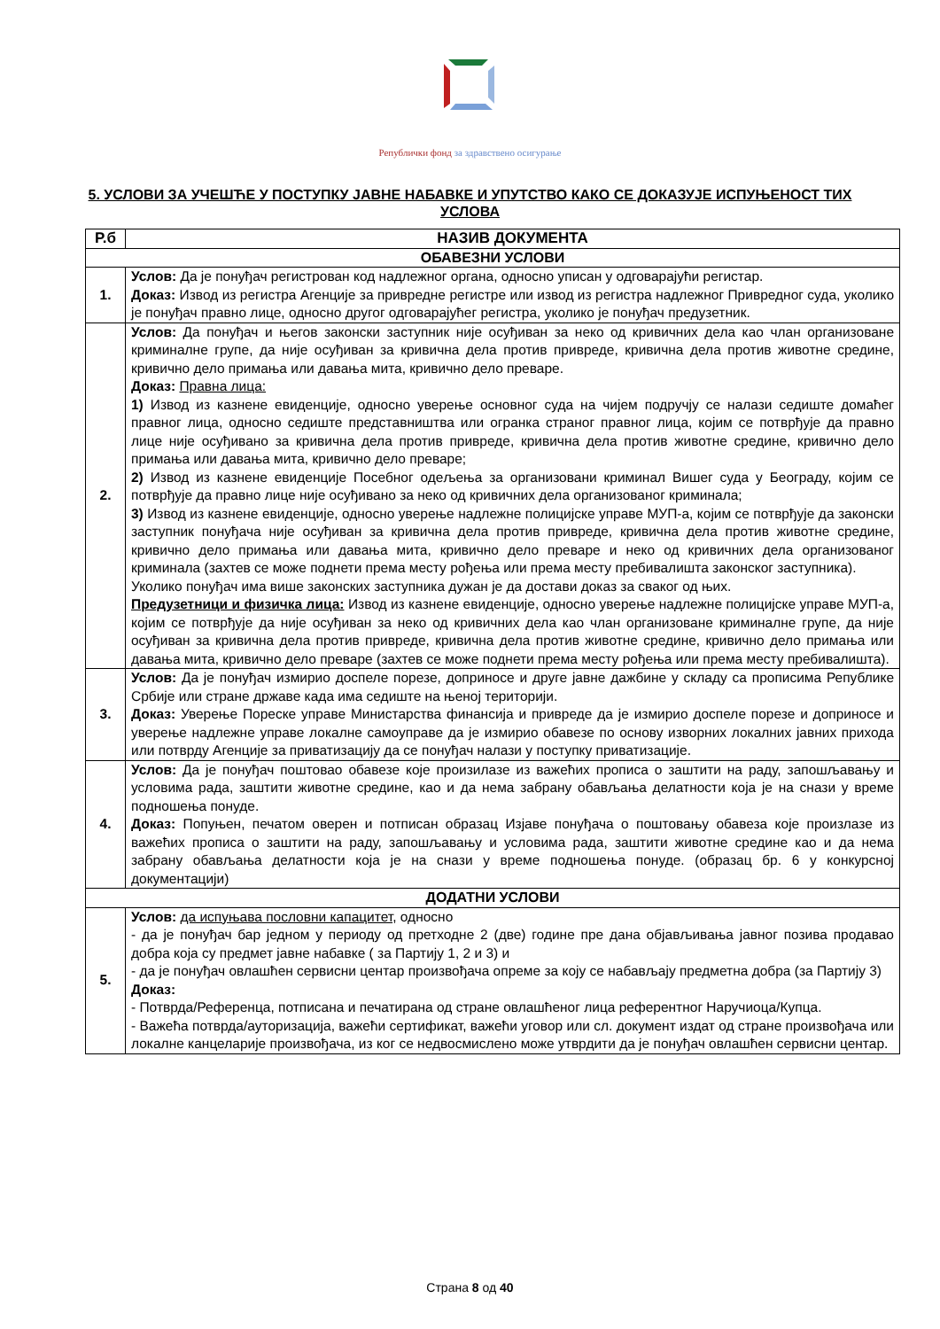Републички фонд за здравствено осигурање
5. УСЛОВИ ЗА УЧЕШЋЕ У ПОСТУПКУ ЈАВНЕ НАБАВКЕ И УПУТСТВО КАКО СЕ ДОКАЗУЈЕ ИСПУЊЕНОСТ ТИХ УСЛОВА
| Р.б | НАЗИВ ДОКУМЕНТА |
| --- | --- |
| ОБАВЕЗНИ УСЛОВИ | |
| 1. | Услов: Да је понуђач регистрован код надлежног органа, односно уписан у одговарајући регистар. Доказ: Извод из регистра Агенције за привредне регистре или извод из регистра надлежног Привредног суда, уколико је понуђач правно лице, односно другог одговарајућег регистра, уколико је понуђач предузетник. |
| 2. | Услов: Да понуђач и његов законски заступник није осуђиван за неко од кривичних дела као члан организоване криминалне групе, да није осуђиван за кривична дела против привреде, кривична дела против животне средине, кривично дело примања или давања мита, кривично дело преваре. Доказ: Правна лица: 1) Извод из казнене евиденције, односно уверење основног суда на чијем подручју се налази седиште домаћег правног лица, односно седиште представништва или огранка страног правног лица, којим се потврђује да правно лице није осуђивано за кривична дела против привреде, кривична дела против животне средине, кривично дело примања или давања мита, кривично дело преваре; 2) Извод из казнене евиденције Посебног одељења за организовани криминал Вишег суда у Београду, којим се потврђује да правно лице није осуђивано за неко од кривичних дела организованог криминала; 3) Извод из казнене евиденције, односно уверење надлежне полицијске управе МУП-а, којим се потврђује да законски заступник понуђача није осуђиван за кривична дела против привреде, кривична дела против животне средине, кривично дело примања или давања мита, кривично дело преваре и неко од кривичних дела организованог криминала (захтев се може поднети према месту рођења или према месту пребивалишта законског заступника). Уколико понуђач има више законских заступника дужан је да достави доказ за сваког од њих. Предузетници и физичка лица: Извод из казнене евиденције, односно уверење надлежне полицијске управе МУП-а, којим се потврђује да није осуђиван за неко од кривичних дела као члан организоване криминалне групе, да није осуђиван за кривична дела против привреде, кривична дела против животне средине, кривично дело примања или давања мита, кривично дело преваре (захтев се може поднети према месту рођења или према месту пребивалишта). |
| 3. | Услов: Да је понуђач измирио доспеле порезе, доприносе и друге јавне дажбине у складу са прописима Републике Србије или стране државе када има седиште на њеној територији. Доказ: Уверење Пореске управе Министарства финансија и привреде да је измирио доспеле порезе и доприносе и уверење надлежне управе локалне самоуправе да је измирио обавезе по основу изворних локалних јавних прихода или потврду Агенције за приватизацију да се понуђач налази у поступку приватизације. |
| 4. | Услов: Да је понуђач поштовао обавезе које произилазе из важећих прописа о заштити на раду, запошљавању и условима рада, заштити животне средине, као и да нема забрану обављања делатности која је на снази у време подношења понуде. Доказ: Попуњен, печатом оверен и потписан образац Изјаве понуђача о поштовању обавеза које произлазе из важећих прописа о заштити на раду, запошљавању и условима рада, заштити животне средине као и да нема забрану обављања делатности која је на снази у време подношења понуде. (образац бр. 6 у конкурсној документацији) |
| ДОДАТНИ УСЛОВИ | |
| 5. | Услов: да испуњава пословни капацитет, односно - да је понуђач бар једном у периоду од претходне 2 (две) године пре дана објављивања јавног позива продавао добра која су предмет јавне набавке ( за Партију 1, 2 и 3) и - да је понуђач овлашћен сервисни центар произвођача опреме за коју се набављају предметна добра (за Партију 3) Доказ: - Потврда/Референца, потписана и печатирана од стране овлашћеног лица референтног Наручиоца/Купца. - Важећа потврда/ауторизација, важећи сертификат, важећи уговор или сл. документ издат од стране произвођача или локалне канцеларије произвођача, из ког се недвосмислено може утврдити да је понуђач овлашћен сервисни центар. |
Страна 8 од 40